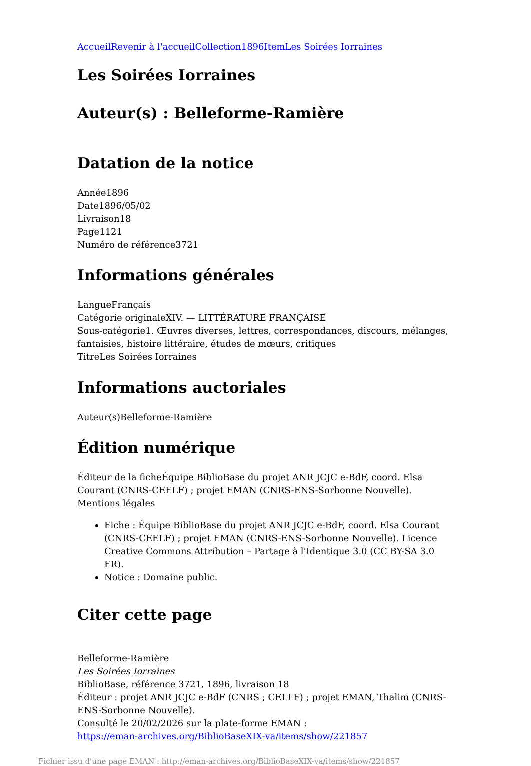Accueil Revenir à l'accueil Collection 1896 Item Les Soirées Iorraines
Les Soirées Iorraines
Auteur(s) : Belleforme-Ramière
Datation de la notice
Année1896
Date1896/05/02
Livraison18
Page1121
Numéro de référence3721
Informations générales
LangueFrançais
Catégorie originaleXIV. — LITTÉRATURE FRANÇAISE
Sous-catégorie1. Œuvres diverses, lettres, correspondances, discours, mélanges, fantaisies, histoire littéraire, études de mœurs, critiques
TitreLes Soirées Iorraines
Informations auctoriales
Auteur(s)Belleforme-Ramière
Édition numérique
Éditeur de la ficheÉquipe BiblioBase du projet ANR JCJC e-BdF, coord. Elsa Courant (CNRS-CEELF) ; projet EMAN (CNRS-ENS-Sorbonne Nouvelle).
Mentions légales
Fiche : Équipe BiblioBase du projet ANR JCJC e-BdF, coord. Elsa Courant (CNRS-CEELF) ; projet EMAN (CNRS-ENS-Sorbonne Nouvelle). Licence Creative Commons Attribution – Partage à l'Identique 3.0 (CC BY-SA 3.0 FR).
Notice : Domaine public.
Citer cette page
Belleforme-Ramière
Les Soirées Iorraines
BiblioBase, référence 3721, 1896, livraison 18
Éditeur : projet ANR JCJC e-BdF (CNRS ; CELLF) ; projet EMAN, Thalim (CNRS-ENS-Sorbonne Nouvelle).
Consulté le 20/02/2026 sur la plate-forme EMAN :
https://eman-archives.org/BiblioBaseXIX-va/items/show/221857
Fichier issu d'une page EMAN : http://eman-archives.org/BiblioBaseXIX-va/items/show/221857